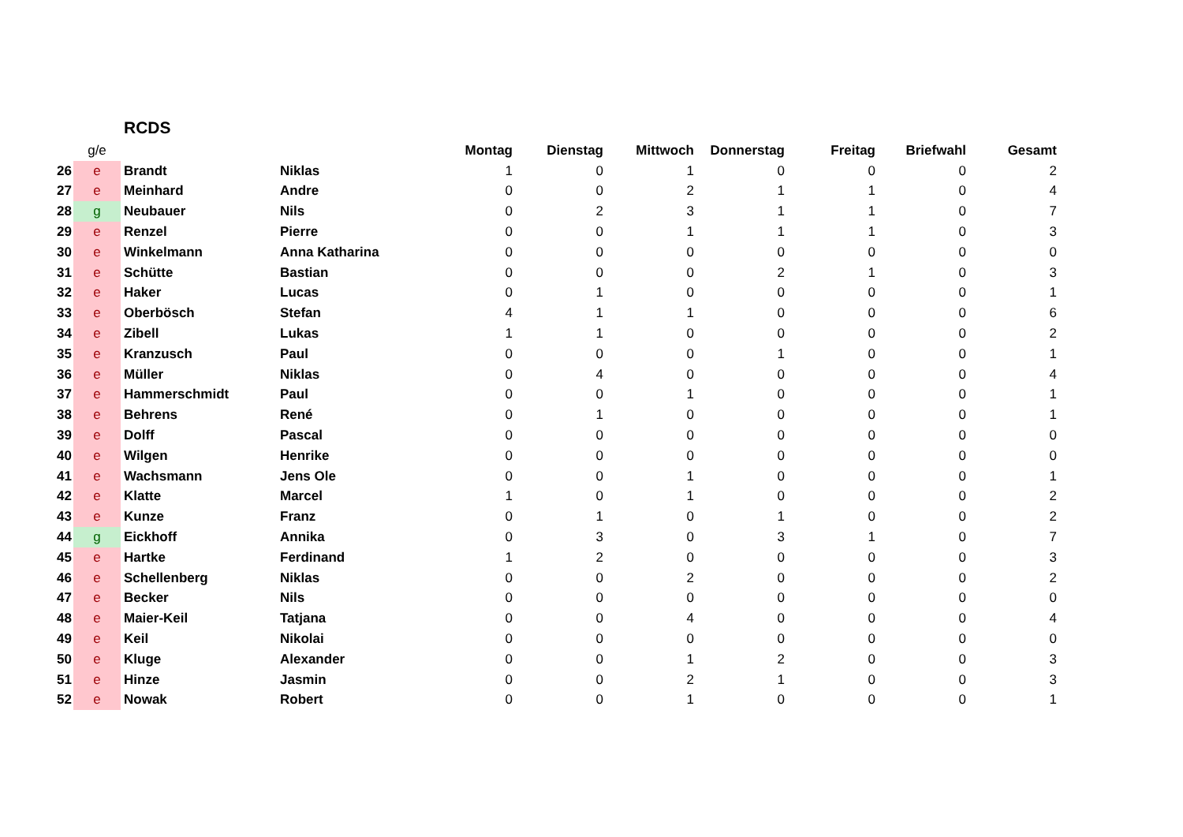RCDS
| | g/e | | | Montag | Dienstag | Mittwoch | Donnerstag | Freitag | Briefwahl | Gesamt |
| --- | --- | --- | --- | --- | --- | --- | --- | --- | --- | --- |
| 26 | e | Brandt | Niklas | 1 | 0 | 1 | 0 | 0 | 0 | 2 |
| 27 | e | Meinhard | Andre | 0 | 0 | 2 | 1 | 1 | 0 | 4 |
| 28 | g | Neubauer | Nils | 0 | 2 | 3 | 1 | 1 | 0 | 7 |
| 29 | e | Renzel | Pierre | 0 | 0 | 1 | 1 | 1 | 0 | 3 |
| 30 | e | Winkelmann | Anna Katharina | 0 | 0 | 0 | 0 | 0 | 0 | 0 |
| 31 | e | Schütte | Bastian | 0 | 0 | 0 | 2 | 1 | 0 | 3 |
| 32 | e | Haker | Lucas | 0 | 1 | 0 | 0 | 0 | 0 | 1 |
| 33 | e | Oberbösch | Stefan | 4 | 1 | 1 | 0 | 0 | 0 | 6 |
| 34 | e | Zibell | Lukas | 1 | 1 | 0 | 0 | 0 | 0 | 2 |
| 35 | e | Kranzusch | Paul | 0 | 0 | 0 | 1 | 0 | 0 | 1 |
| 36 | e | Müller | Niklas | 0 | 4 | 0 | 0 | 0 | 0 | 4 |
| 37 | e | Hammerschmidt | Paul | 0 | 0 | 1 | 0 | 0 | 0 | 1 |
| 38 | e | Behrens | René | 0 | 1 | 0 | 0 | 0 | 0 | 1 |
| 39 | e | Dolff | Pascal | 0 | 0 | 0 | 0 | 0 | 0 | 0 |
| 40 | e | Wilgen | Henrike | 0 | 0 | 0 | 0 | 0 | 0 | 0 |
| 41 | e | Wachsmann | Jens Ole | 0 | 0 | 1 | 0 | 0 | 0 | 1 |
| 42 | e | Klatte | Marcel | 1 | 0 | 1 | 0 | 0 | 0 | 2 |
| 43 | e | Kunze | Franz | 0 | 1 | 0 | 1 | 0 | 0 | 2 |
| 44 | g | Eickhoff | Annika | 0 | 3 | 0 | 3 | 1 | 0 | 7 |
| 45 | e | Hartke | Ferdinand | 1 | 2 | 0 | 0 | 0 | 0 | 3 |
| 46 | e | Schellenberg | Niklas | 0 | 0 | 2 | 0 | 0 | 0 | 2 |
| 47 | e | Becker | Nils | 0 | 0 | 0 | 0 | 0 | 0 | 0 |
| 48 | e | Maier-Keil | Tatjana | 0 | 0 | 4 | 0 | 0 | 0 | 4 |
| 49 | e | Keil | Nikolai | 0 | 0 | 0 | 0 | 0 | 0 | 0 |
| 50 | e | Kluge | Alexander | 0 | 0 | 1 | 2 | 0 | 0 | 3 |
| 51 | e | Hinze | Jasmin | 0 | 0 | 2 | 1 | 0 | 0 | 3 |
| 52 | e | Nowak | Robert | 0 | 0 | 1 | 0 | 0 | 0 | 1 |